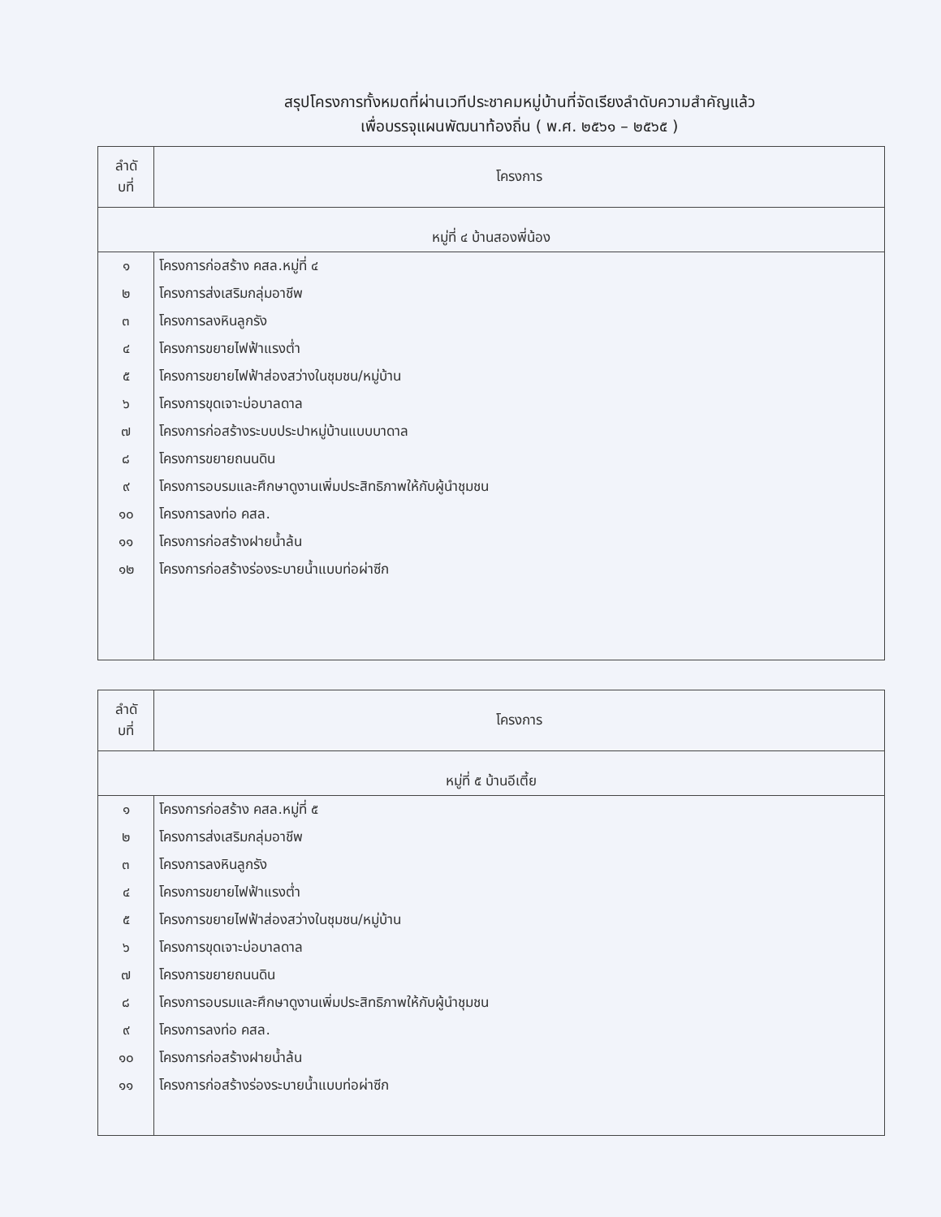สรุปโครงการทั้งหมดที่ผ่านเวทีประชาคมหมู่บ้านที่จัดเรียงลำดับความสำคัญแล้ว
เพื่อบรรจุแผนพัฒนาท้องถิ่น ( พ.ศ. ๒๕๖๑ – ๒๕๖๕ )
| ลำดั บที่ | โครงการ |
| --- | --- |
| หมู่ที่ ๔ บ้านสองพี่น้อง | |
| ๑ | โครงการก่อสร้าง คสล.หมู่ที่ ๔ |
| ๒ | โครงการส่งเสริมกลุ่มอาชีพ |
| ๓ | โครงการลงหินลูกรัง |
| ๔ | โครงการขยายไฟฟ้าแรงต่ำ |
| ๕ | โครงการขยายไฟฟ้าส่องสว่างในชุมชน/หมู่บ้าน |
| ๖ | โครงการขุดเจาะบ่อบาลดาล |
| ๗ | โครงการก่อสร้างระบบประปาหมู่บ้านแบบบาดาล |
| ๘ | โครงการขยายถนนดิน |
| ๙ | โครงการอบรมและศึกษาดูงานเพิ่มประสิทธิภาพให้กับผู้นำชุมชน |
| ๑๐ | โครงการลงท่อ คสล. |
| ๑๑ | โครงการก่อสร้างฝายน้ำล้น |
| ๑๒ | โครงการก่อสร้างร่องระบายน้ำแบบท่อผ่าซีก |
| ลำดั บที่ | โครงการ |
| --- | --- |
| หมู่ที่ ๕ บ้านอีเตี้ย | |
| ๑ | โครงการก่อสร้าง คสล.หมู่ที่ ๕ |
| ๒ | โครงการส่งเสริมกลุ่มอาชีพ |
| ๓ | โครงการลงหินลูกรัง |
| ๔ | โครงการขยายไฟฟ้าแรงต่ำ |
| ๕ | โครงการขยายไฟฟ้าส่องสว่างในชุมชน/หมู่บ้าน |
| ๖ | โครงการขุดเจาะบ่อบาลดาล |
| ๗ | โครงการขยายถนนดิน |
| ๘ | โครงการอบรมและศึกษาดูงานเพิ่มประสิทธิภาพให้กับผู้นำชุมชน |
| ๙ | โครงการลงท่อ คสล. |
| ๑๐ | โครงการก่อสร้างฝายน้ำล้น |
| ๑๑ | โครงการก่อสร้างร่องระบายน้ำแบบท่อผ่าซีก |